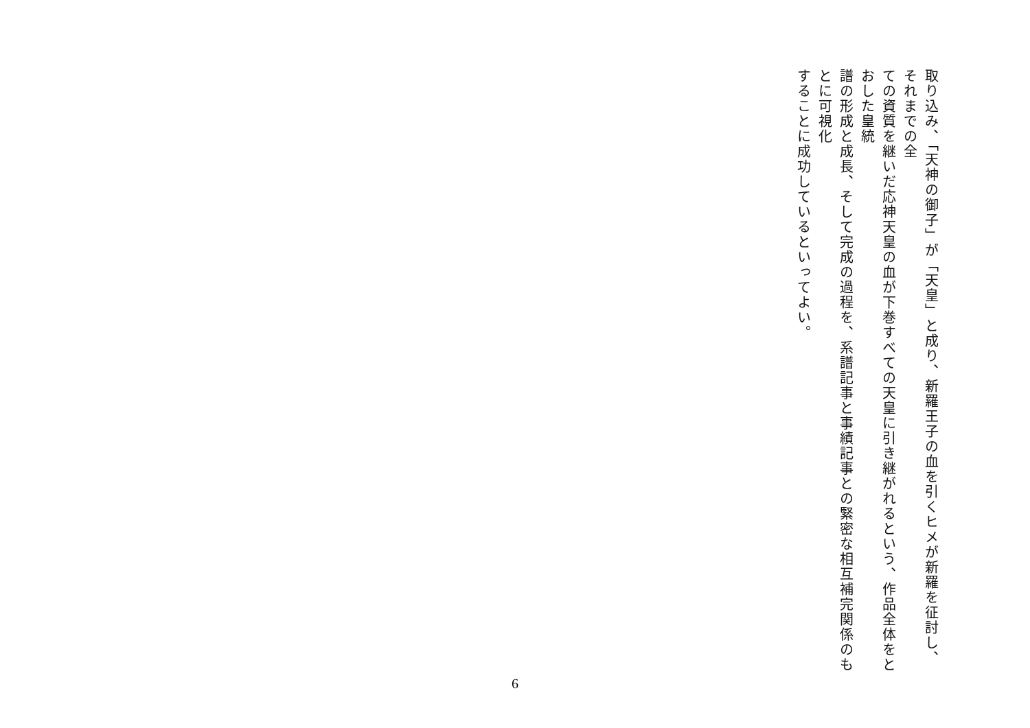取り込み、「天神の御子」が「天皇」と成り、新羅王子の血を引くヒメが新羅を征討し、それまでの全
ての資質を継いだ応神天皇の血が下巻すべての天皇に引き継がれるという、作品全体をとおした皇統
譜の形成と成長、そして完成の過程を、系譜記事と事績記事との緊密な相互補完関係のもとに可視化
することに成功しているといってよい。
6